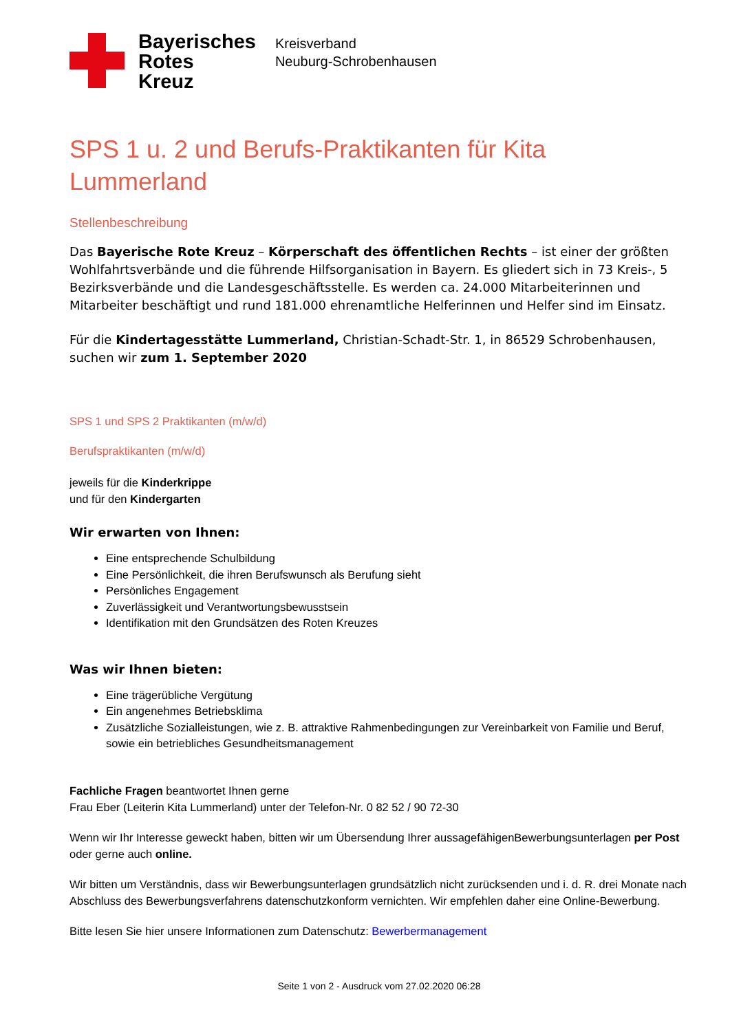Bayerisches
Rotes
Kreuz
Kreisverband
Neuburg-Schrobenhausen
SPS 1 u. 2 und Berufs-Praktikanten für Kita Lummerland
Stellenbeschreibung
Das Bayerische Rote Kreuz – Körperschaft des öffentlichen Rechts – ist einer der größten Wohlfahrtsverbände und die führende Hilfsorganisation in Bayern. Es gliedert sich in 73 Kreis-, 5 Bezirksverbände und die Landesgeschäftsstelle. Es werden ca. 24.000 Mitarbeiterinnen und Mitarbeiter beschäftigt und rund 181.000 ehrenamtliche Helferinnen und Helfer sind im Einsatz.
Für die Kindertagesstätte Lummerland, Christian-Schadt-Str. 1, in 86529 Schrobenhausen, suchen wir zum 1. September 2020
SPS 1 und SPS 2 Praktikanten (m/w/d)
Berufspraktikanten (m/w/d)
jeweils für die Kinderkrippe
und für den Kindergarten
Wir erwarten von Ihnen:
Eine entsprechende Schulbildung
Eine Persönlichkeit, die ihren Berufswunsch als Berufung sieht
Persönliches Engagement
Zuverlässigkeit und Verantwortungsbewusstsein
Identifikation mit den Grundsätzen des Roten Kreuzes
Was wir Ihnen bieten:
Eine trägerübliche Vergütung
Ein angenehmes Betriebsklima
Zusätzliche Sozialleistungen, wie z. B. attraktive Rahmenbedingungen zur Vereinbarkeit von Familie und Beruf, sowie ein betriebliches Gesundheitsmanagement
Fachliche Fragen beantwortet Ihnen gerne
Frau Eber (Leiterin Kita Lummerland) unter der Telefon-Nr. 0 82 52 / 90 72-30
Wenn wir Ihr Interesse geweckt haben, bitten wir um Übersendung Ihrer aussagefähigenBewerbungsunterlagen per Post oder gerne auch online.
Wir bitten um Verständnis, dass wir Bewerbungsunterlagen grundsätzlich nicht zurücksenden und i. d. R. drei Monate nach Abschluss des Bewerbungsverfahrens datenschutzkonform vernichten. Wir empfehlen daher eine Online-Bewerbung.
Bitte lesen Sie hier unsere Informationen zum Datenschutz: Bewerbermanagement
Seite 1 von 2 - Ausdruck vom 27.02.2020 06:28